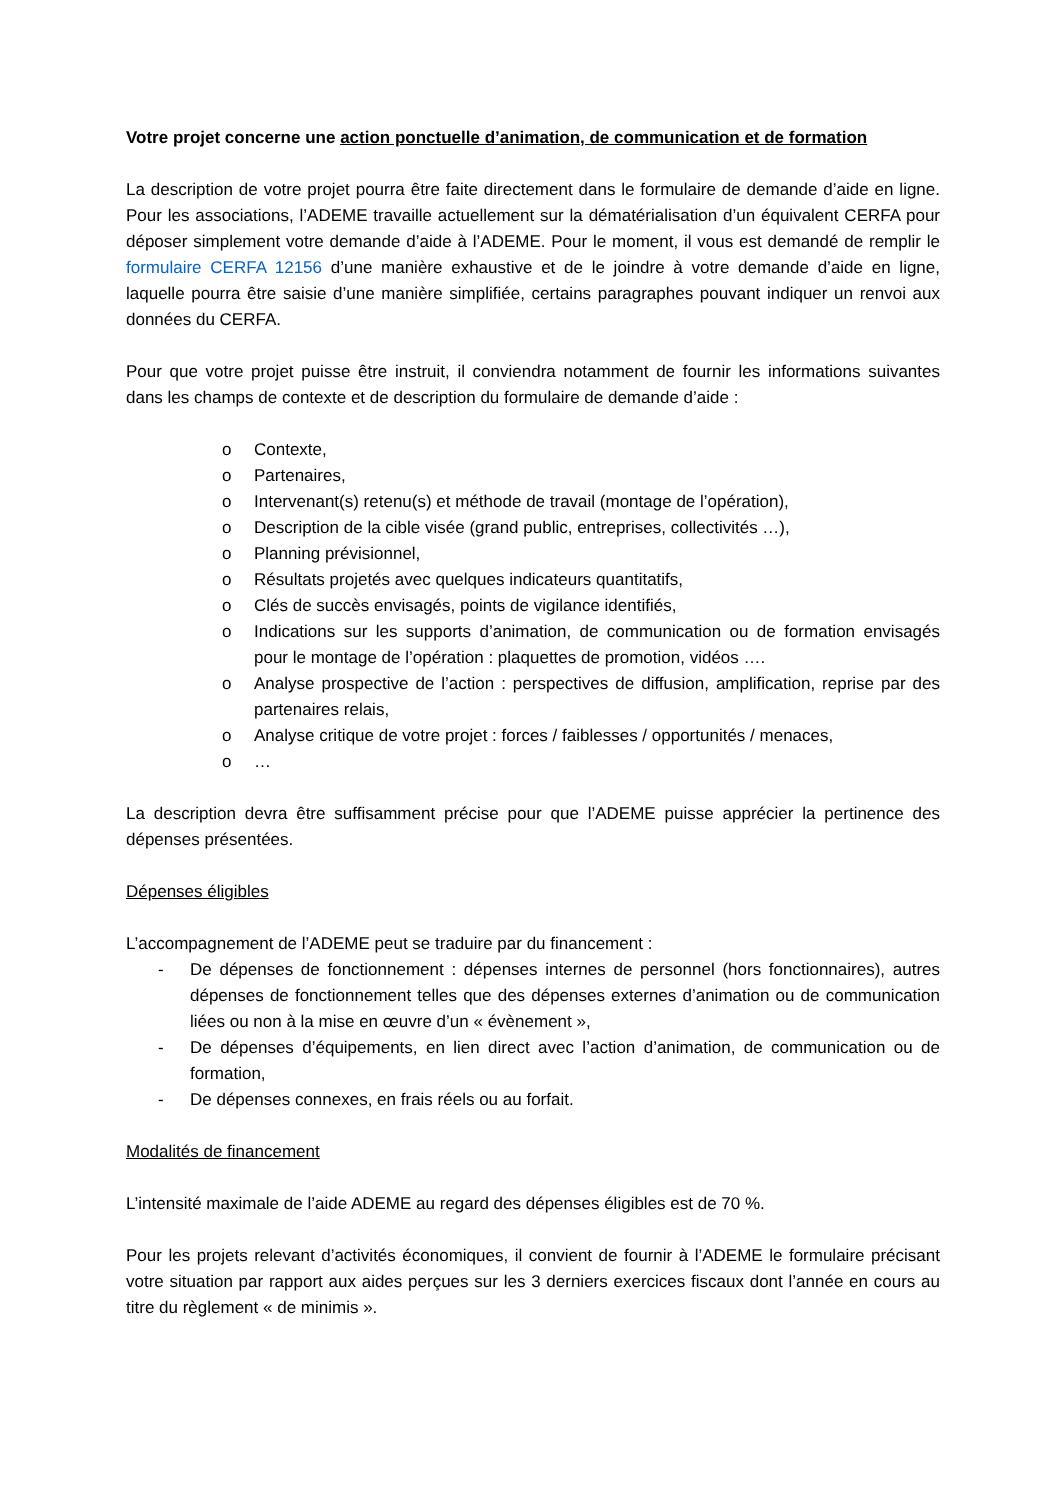Votre projet concerne une action ponctuelle d’animation, de communication et de formation
La description de votre projet pourra être faite directement dans le formulaire de demande d’aide en ligne. Pour les associations, l’ADEME travaille actuellement sur la dématérialisation d’un équivalent CERFA pour déposer simplement votre demande d’aide à l’ADEME. Pour le moment, il vous est demandé de remplir le formulaire CERFA 12156 d’une manière exhaustive et de le joindre à votre demande d’aide en ligne, laquelle pourra être saisie d’une manière simplifiée, certains paragraphes pouvant indiquer un renvoi aux données du CERFA.
Pour que votre projet puisse être instruit, il conviendra notamment de fournir les informations suivantes dans les champs de contexte et de description du formulaire de demande d’aide :
o Contexte,
o Partenaires,
o Intervenant(s) retenu(s) et méthode de travail (montage de l’opération),
o Description de la cible visée (grand public, entreprises, collectivités …),
o Planning prévisionnel,
o Résultats projetés avec quelques indicateurs quantitatifs,
o Clés de succès envisagés, points de vigilance identifiés,
o Indications sur les supports d’animation, de communication ou de formation envisagés pour le montage de l’opération : plaquettes de promotion, vidéos ….
o Analyse prospective de l’action : perspectives de diffusion, amplification, reprise par des partenaires relais,
o Analyse critique de votre projet : forces / faiblesses / opportunités / menaces,
o …
La description devra être suffisamment précise pour que l’ADEME puisse apprécier la pertinence des dépenses présentées.
Dépenses éligibles
L’accompagnement de l’ADEME peut se traduire par du financement :
- De dépenses de fonctionnement : dépenses internes de personnel (hors fonctionnaires), autres dépenses de fonctionnement telles que des dépenses externes d’animation ou de communication liées ou non à la mise en œuvre d’un « évènement »,
- De dépenses d’équipements, en lien direct avec l’action d’animation, de communication ou de formation,
- De dépenses connexes, en frais réels ou au forfait.
Modalités de financement
L’intensité maximale de l’aide ADEME au regard des dépenses éligibles est de 70 %.
Pour les projets relevant d’activités économiques, il convient de fournir à l’ADEME le formulaire précisant votre situation par rapport aux aides perçues sur les 3 derniers exercices fiscaux dont l’année en cours au titre du règlement « de minimis ».